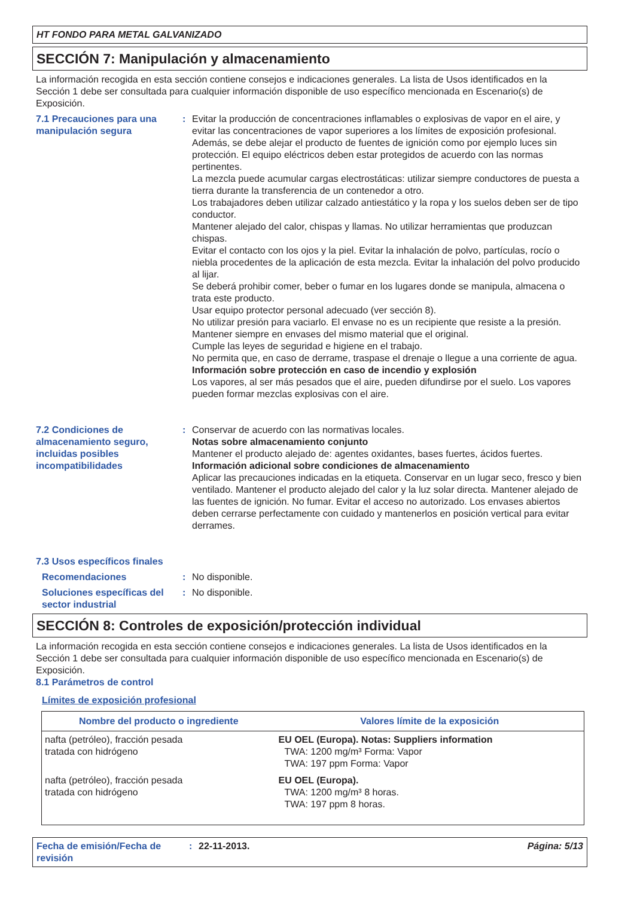HT FONDO PARA METAL GALVANIZADO
SECCIÓN 7: Manipulación y almacenamiento
La información recogida en esta sección contiene consejos e indicaciones generales. La lista de Usos identificados en la Sección 1 debe ser consultada para cualquier información disponible de uso específico mencionada en Escenario(s) de Exposición.
7.1 Precauciones para una manipulación segura
: Evitar la producción de concentraciones inflamables o explosivas de vapor en el aire, y evitar las concentraciones de vapor superiores a los límites de exposición profesional.
Además, se debe alejar el producto de fuentes de ignición como por ejemplo luces sin protección. El equipo eléctricos deben estar protegidos de acuerdo con las normas pertinentes.
La mezcla puede acumular cargas electrostáticas: utilizar siempre conductores de puesta a tierra durante la transferencia de un contenedor a otro.
Los trabajadores deben utilizar calzado antiestático y la ropa y los suelos deben ser de tipo conductor.
Mantener alejado del calor, chispas y llamas. No utilizar herramientas que produzcan chispas.
Evitar el contacto con los ojos y la piel. Evitar la inhalación de polvo, partículas, rocío o niebla procedentes de la aplicación de esta mezcla. Evitar la inhalación del polvo producido al lijar.
Se deberá prohibir comer, beber o fumar en los lugares donde se manipula, almacena o trata este producto.
Usar equipo protector personal adecuado (ver sección 8).
No utilizar presión para vaciarlo. El envase no es un recipiente que resiste a la presión.
Mantener siempre en envases del mismo material que el original.
Cumple las leyes de seguridad e higiene en el trabajo.
No permita que, en caso de derrame, traspase el drenaje o llegue a una corriente de agua.
Información sobre protección en caso de incendio y explosión
Los vapores, al ser más pesados que el aire, pueden difundirse por el suelo. Los vapores pueden formar mezclas explosivas con el aire.
7.2 Condiciones de almacenamiento seguro, incluidas posibles incompatibilidades
: Conservar de acuerdo con las normativas locales.
Notas sobre almacenamiento conjunto
Mantener el producto alejado de: agentes oxidantes, bases fuertes, ácidos fuertes.
Información adicional sobre condiciones de almacenamiento
Aplicar las precauciones indicadas en la etiqueta. Conservar en un lugar seco, fresco y bien ventilado. Mantener el producto alejado del calor y la luz solar directa. Mantener alejado de las fuentes de ignición. No fumar. Evitar el acceso no autorizado. Los envases abiertos deben cerrarse perfectamente con cuidado y mantenerlos en posición vertical para evitar derrames.
7.3 Usos específicos finales
Recomendaciones : No disponible.
Soluciones específicas del sector industrial
: No disponible.
SECCIÓN 8: Controles de exposición/protección individual
La información recogida en esta sección contiene consejos e indicaciones generales. La lista de Usos identificados en la Sección 1 debe ser consultada para cualquier información disponible de uso específico mencionada en Escenario(s) de Exposición.
8.1 Parámetros de control
Límites de exposición profesional
| Nombre del producto o ingrediente | Valores límite de la exposición |
| --- | --- |
| nafta (petróleo), fracción pesada tratada con hidrógeno | EU OEL (Europa). Notas: Suppliers information TWA: 1200 mg/m³ Forma: Vapor TWA: 197 ppm Forma: Vapor |
| nafta (petróleo), fracción pesada tratada con hidrógeno | EU OEL (Europa). TWA: 1200 mg/m³ 8 horas. TWA: 197 ppm 8 horas. |
Fecha de emisión/Fecha de revisión
: 22-11-2013. Página: 5/13